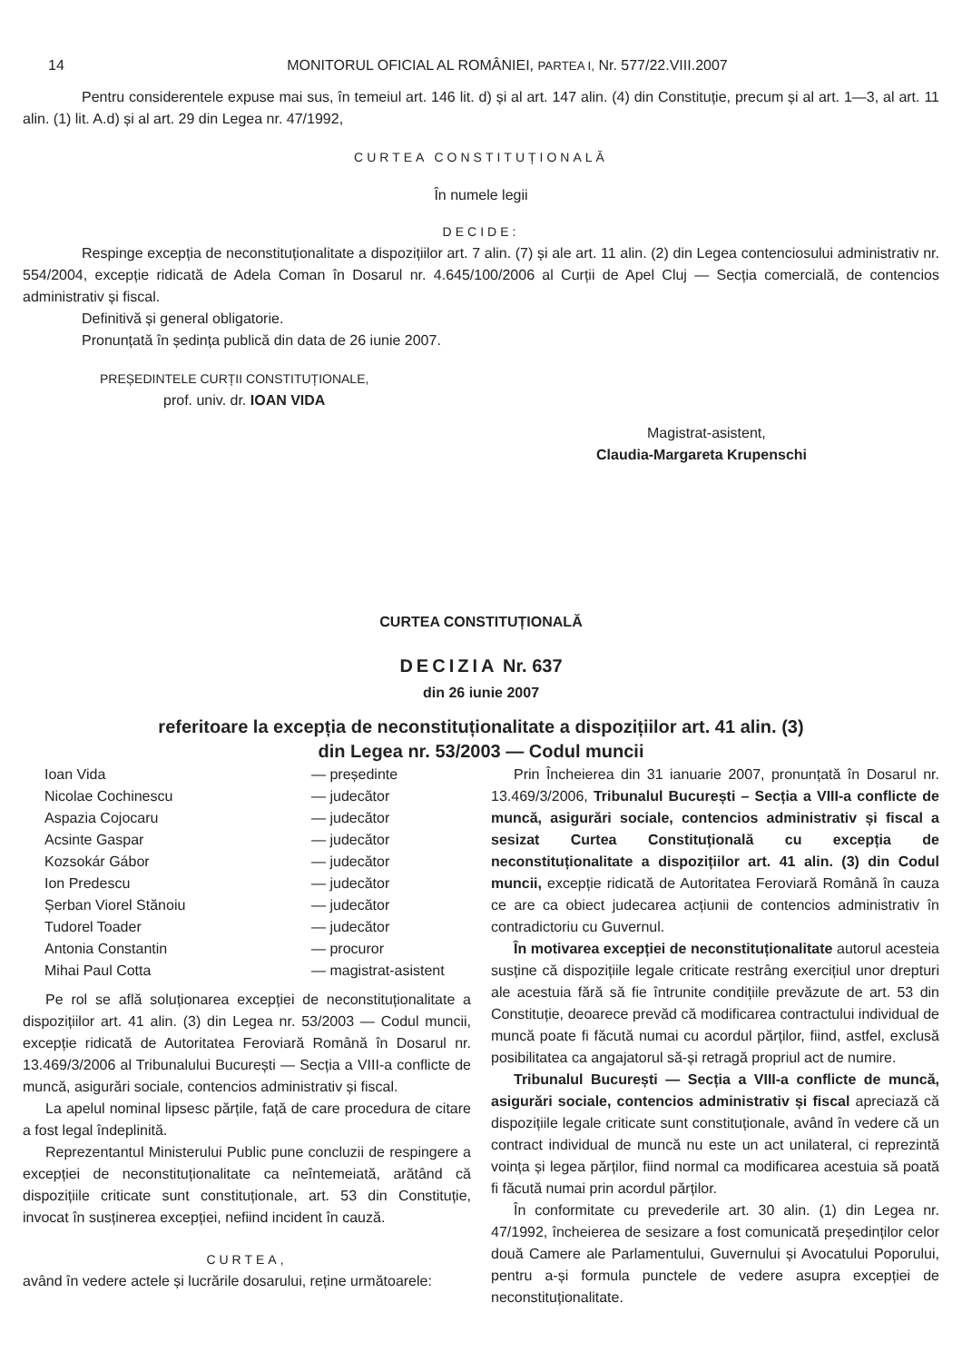14 MONITORUL OFICIAL AL ROMÂNIEI, PARTEA I, Nr. 577/22.VIII.2007
Pentru considerentele expuse mai sus, în temeiul art. 146 lit. d) și al art. 147 alin. (4) din Constituție, precum și al art. 1—3, al art. 11 alin. (1) lit. A.d) și al art. 29 din Legea nr. 47/1992,
CURTEA CONSTITUȚIONALĂ
În numele legii
DECIDE:
Respinge excepția de neconstituționalitate a dispozițiilor art. 7 alin. (7) și ale art. 11 alin. (2) din Legea contenciosului administrativ nr. 554/2004, excepție ridicată de Adela Coman în Dosarul nr. 4.645/100/2006 al Curții de Apel Cluj — Secția comercială, de contencios administrativ și fiscal.
Definitivă și general obligatorie.
Pronunțată în ședința publică din data de 26 iunie 2007.
PREȘEDINTELE CURȚII CONSTITUȚIONALE,
prof. univ. dr. IOAN VIDA
Magistrat-asistent,
Claudia-Margareta Krupenschi
CURTEA CONSTITUȚIONALĂ
DECIZIA Nr. 637
din 26 iunie 2007
referitoare la excepția de neconstituționalitate a dispozițiilor art. 41 alin. (3)
din Legea nr. 53/2003 — Codul muncii
| Ioan Vida | — președinte |
| Nicolae Cochinescu | — judecător |
| Aspazia Cojocaru | — judecător |
| Acsinte Gaspar | — judecător |
| Kozsokár Gábor | — judecător |
| Ion Predescu | — judecător |
| Șerban Viorel Stănoiu | — judecător |
| Tudorel Toader | — judecător |
| Antonia Constantin | — procuror |
| Mihai Paul Cotta | — magistrat-asistent |
Pe rol se află soluționarea excepției de neconstituționalitate a dispozițiilor art. 41 alin. (3) din Legea nr. 53/2003 — Codul muncii, excepție ridicată de Autoritatea Feroviară Română în Dosarul nr. 13.469/3/2006 al Tribunalului București — Secția a VIII-a conflicte de muncă, asigurări sociale, contencios administrativ și fiscal.
La apelul nominal lipsesc părțile, față de care procedura de citare a fost legal îndeplinită.
Reprezentantul Ministerului Public pune concluzii de respingere a excepției de neconstituționalitate ca neîntemeiată, arătând că dispozițiile criticate sunt constituționale, art. 53 din Constituție, invocat în susținerea excepției, nefiind incident în cauză.
CURTEA,
având în vedere actele și lucrările dosarului, reține următoarele:
Prin Încheierea din 31 ianuarie 2007, pronunțată în Dosarul nr. 13.469/3/2006, Tribunalul București – Secția a VIII-a conflicte de muncă, asigurări sociale, contencios administrativ și fiscal a sesizat Curtea Constituțională cu excepția de neconstituționalitate a dispozițiilor art. 41 alin. (3) din Codul muncii, excepție ridicată de Autoritatea Feroviară Română în cauza ce are ca obiect judecarea acțiunii de contencios administrativ în contradictoriu cu Guvernul.
În motivarea excepției de neconstituționalitate autorul acesteia susține că dispozițiile legale criticate restrâng exercițiul unor drepturi ale acestuia fără să fie întrunite condițiile prevăzute de art. 53 din Constituție, deoarece prevăd că modificarea contractului individual de muncă poate fi făcută numai cu acordul părților, fiind, astfel, exclusă posibilitatea ca angajatorul să-și retragă propriul act de numire.
Tribunalul București — Secția a VIII-a conflicte de muncă, asigurări sociale, contencios administrativ și fiscal apreciază că dispozițiile legale criticate sunt constituționale, având în vedere că un contract individual de muncă nu este un act unilateral, ci reprezintă voința și legea părților, fiind normal ca modificarea acestuia să poată fi făcută numai prin acordul părților.
În conformitate cu prevederile art. 30 alin. (1) din Legea nr. 47/1992, încheierea de sesizare a fost comunicată președinților celor două Camere ale Parlamentului, Guvernului și Avocatului Poporului, pentru a-și formula punctele de vedere asupra excepției de neconstituționalitate.